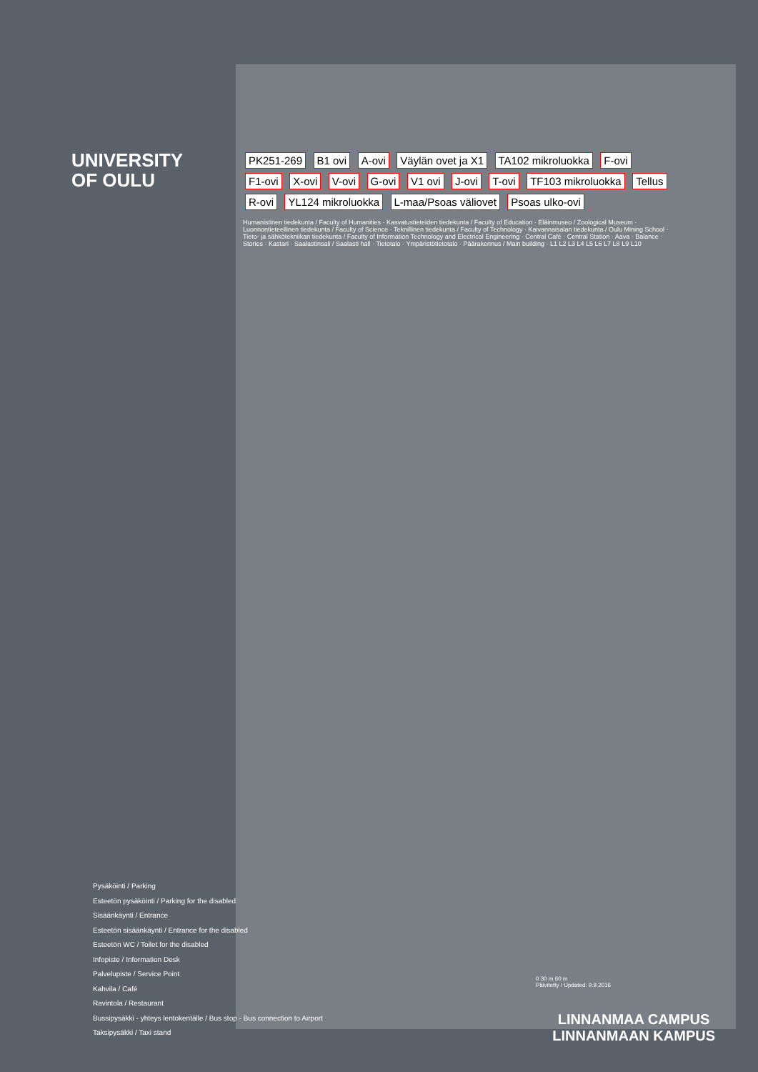UNIVERSITY
OF OULU
PK251-269 B1 ovi A-ovi Väylän ovet ja X1 TA102 mikroluokka F-ovi F1-ovi X-ovi V-ovi G-ovi V1 ovi J-ovi T-ovi TF103 mikroluokka Tellus R-ovi YL124 mikroluokka L-maa/Psoas väliovet Psoas ulko-ovi
Humanistinen tiedekunta / Faculty of Humanities · Kasvatustieteiden tiedekunta / Faculty of Education · Eläinmuseo / Zoological Museum · Luonnontieteellinen tiedekunta / Faculty of Science · Teknillinen tiedekunta / Faculty of Technology · Kaivannaisalan tiedekunta / Oulu Mining School · Tieto- ja sähkötekniikan tiedekunta / Faculty of Information Technology and Electrical Engineering · Central Café · Central Station · Aava · Balance · Stories · Kastari · Saalastinsali / Saalasti hall · Tietotalo · Ympäristötietotalo · Pääraken­nus / Main building · L1 L2 L3 L4 L5 L6 L7 L8 L9 L10
Pysäköinti / Parking
Esteetön pysäköinti / Parking for the disabled
Sisäänkäynti / Entrance
Esteetön sisäänkäynti / Entrance for the disabled
Esteetön WC / Toilet for the disabled
Infopiste / Information Desk
Palvelupiste / Service Point
Kahvila / Café
Ravintola / Restaurant
Bussipysäkki - yhteys lentokentälle / Bus stop - Bus connection to Airport
Taksipysäkki / Taxi stand
0 30 m 60 m
Päivitetty / Updated: 9.9.2016
LINNANMAA CAMPUS
LINNANMAAN KAMPUS